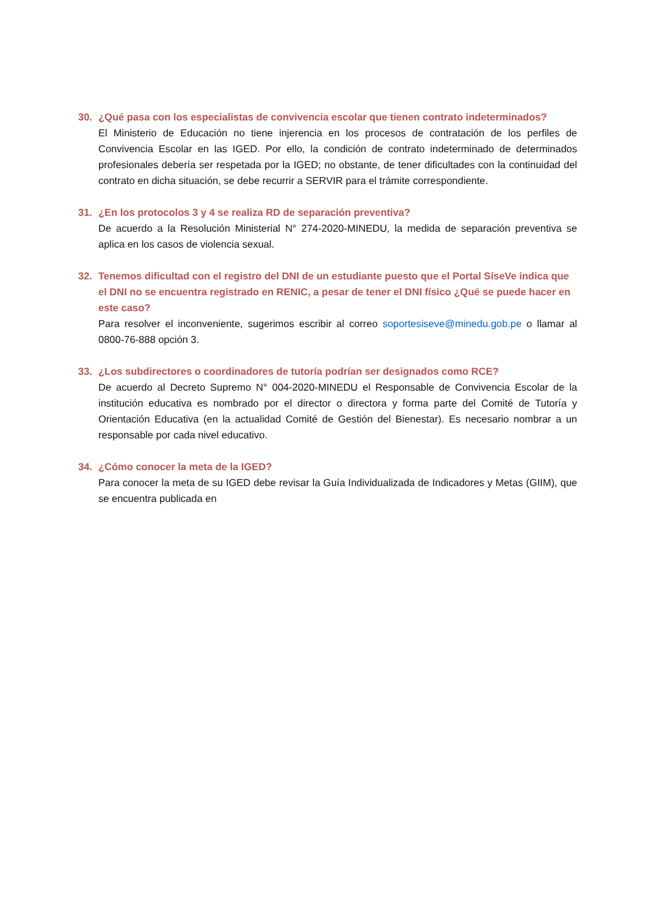30. ¿Qué pasa con los especialistas de convivencia escolar que tienen contrato indeterminados?
El Ministerio de Educación no tiene injerencia en los procesos de contratación de los perfiles de Convivencia Escolar en las IGED. Por ello, la condición de contrato indeterminado de determinados profesionales debería ser respetada por la IGED; no obstante, de tener dificultades con la continuidad del contrato en dicha situación, se debe recurrir a SERVIR para el trámite correspondiente.
31. ¿En los protocolos 3 y 4 se realiza RD de separación preventiva?
De acuerdo a la Resolución Ministerial N° 274-2020-MINEDU, la medida de separación preventiva se aplica en los casos de violencia sexual.
32. Tenemos dificultad con el registro del DNI de un estudiante puesto que el Portal SíseVe indica que el DNI no se encuentra registrado en RENIC, a pesar de tener el DNI físico ¿Qué se puede hacer en este caso?
Para resolver el inconveniente, sugerimos escribir al correo soportesiseve@minedu.gob.pe o llamar al 0800-76-888 opción 3.
33. ¿Los subdirectores o coordinadores de tutoría podrían ser designados como RCE?
De acuerdo al Decreto Supremo N° 004-2020-MINEDU el Responsable de Convivencia Escolar de la institución educativa es nombrado por el director o directora y forma parte del Comité de Tutoría y Orientación Educativa (en la actualidad Comité de Gestión del Bienestar). Es necesario nombrar a un responsable por cada nivel educativo.
34. ¿Cómo conocer la meta de la IGED?
Para conocer la meta de su IGED debe revisar la Guía Individualizada de Indicadores y Metas (GIIM), que se encuentra publicada en